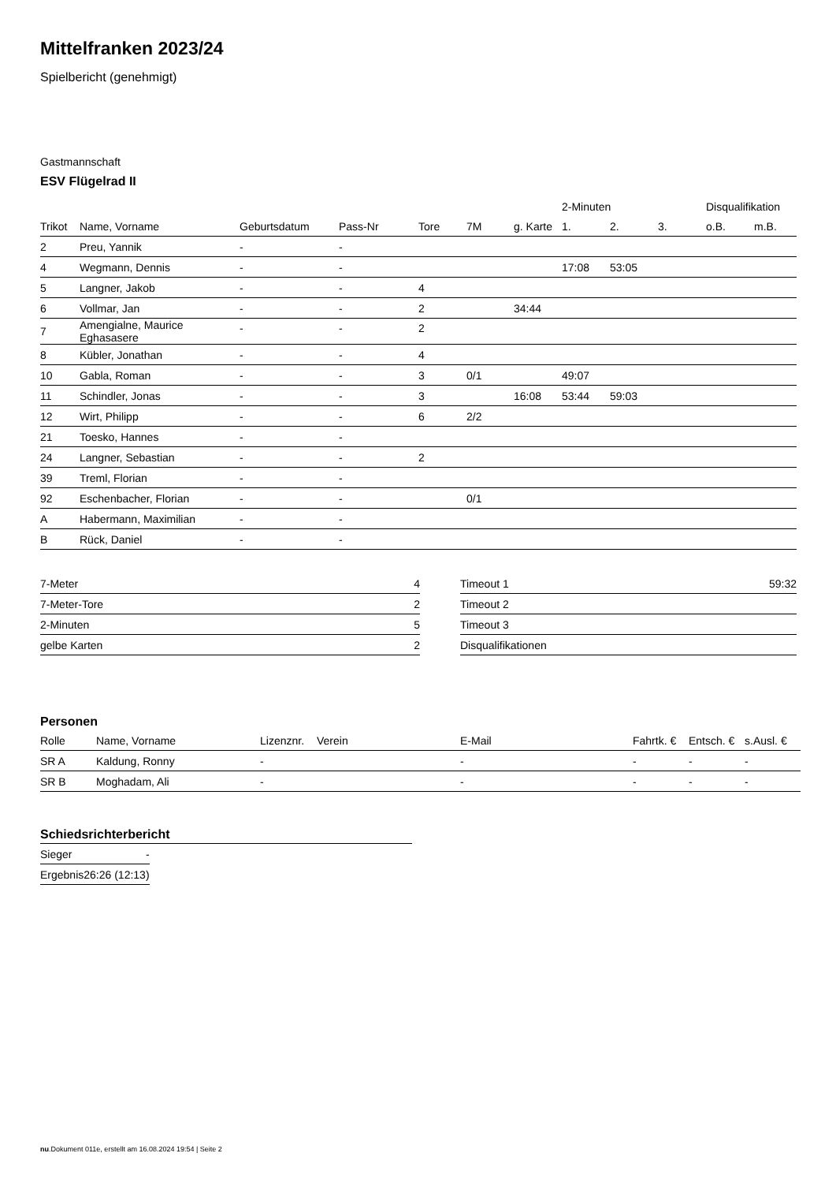Mittelfranken 2023/24
Spielbericht (genehmigt)
Gastmannschaft
ESV Flügelrad II
| | | | | | | | 2-Minuten | | | Disqualifikation | |
| --- | --- | --- | --- | --- | --- | --- | --- | --- | --- | --- | --- |
| Trikot | Name, Vorname | Geburtsdatum | Pass-Nr | Tore | 7M | g. Karte | 1. | 2. | 3. | o.B. | m.B. |
| 2 | Preu, Yannik | - | - | | | | | | | | |
| 4 | Wegmann, Dennis | - | - | | | | 17:08 | 53:05 | | | |
| 5 | Langner, Jakob | - | - | 4 | | | | | | | |
| 6 | Vollmar, Jan | - | - | 2 | | 34:44 | | | | | |
| 7 | Amengialne, Maurice Eghasasere | - | - | 2 | | | | | | | |
| 8 | Kübler, Jonathan | - | - | 4 | | | | | | | |
| 10 | Gabla, Roman | - | - | 3 | 0/1 | | 49:07 | | | | |
| 11 | Schindler, Jonas | - | - | 3 | | 16:08 | 53:44 | 59:03 | | | |
| 12 | Wirt, Philipp | - | - | 6 | 2/2 | | | | | | |
| 21 | Toesko, Hannes | - | - | | | | | | | | |
| 24 | Langner, Sebastian | - | - | 2 | | | | | | | |
| 39 | Treml, Florian | - | - | | | | | | | | |
| 92 | Eschenbacher, Florian | - | - | | 0/1 | | | | | | |
| A | Habermann, Maximilian | - | - | | | | | | | | |
| B | Rück, Daniel | - | - | | | | | | | | |
| 7-Meter | 4 |
| 7-Meter-Tore | 2 |
| 2-Minuten | 5 |
| gelbe Karten | 2 |
| Timeout 1 | 59:32 |
| Timeout 2 | |
| Timeout 3 | |
| Disqualifikationen | |
Personen
| Rolle | Name, Vorname | Lizenznr. | Verein | E-Mail | Fahrtk. € | Entsch. € | s.Ausl. € |
| --- | --- | --- | --- | --- | --- | --- | --- |
| SR A | Kaldung, Ronny | - | | - | - | - | - |
| SR B | Moghadam, Ali | - | | - | - | - | - |
Schiedsrichterbericht
| Sieger | - |
| Ergebnis | 26:26 (12:13) |
nu.Dokument 011e, erstellt am 16.08.2024 19:54 | Seite 2